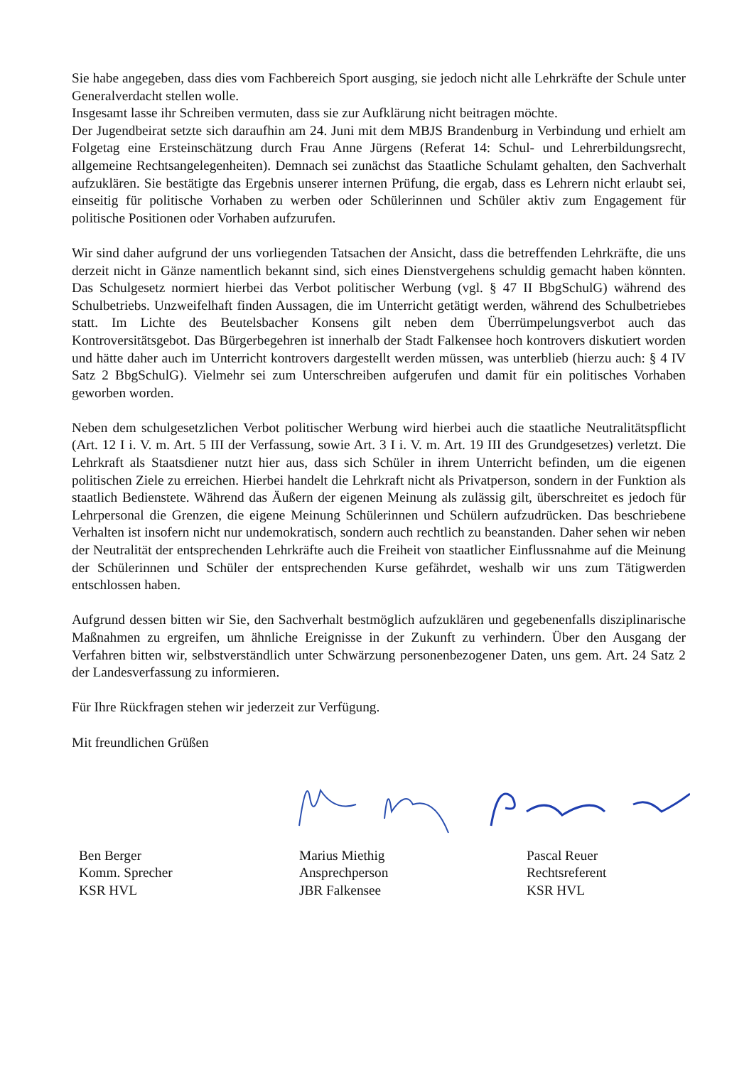Sie habe angegeben, dass dies vom Fachbereich Sport ausging, sie jedoch nicht alle Lehrkräfte der Schule unter Generalverdacht stellen wolle.
Insgesamt lasse ihr Schreiben vermuten, dass sie zur Aufklärung nicht beitragen möchte.
Der Jugendbeirat setzte sich daraufhin am 24. Juni mit dem MBJS Brandenburg in Verbindung und erhielt am Folgetag eine Ersteinschätzung durch Frau Anne Jürgens (Referat 14: Schul- und Lehrerbildungsrecht, allgemeine Rechtsangelegenheiten). Demnach sei zunächst das Staatliche Schulamt gehalten, den Sachverhalt aufzuklären. Sie bestätigte das Ergebnis unserer internen Prüfung, die ergab, dass es Lehrern nicht erlaubt sei, einseitig für politische Vorhaben zu werben oder Schülerinnen und Schüler aktiv zum Engagement für politische Positionen oder Vorhaben aufzurufen.
Wir sind daher aufgrund der uns vorliegenden Tatsachen der Ansicht, dass die betreffenden Lehrkräfte, die uns derzeit nicht in Gänze namentlich bekannt sind, sich eines Dienstvergehens schuldig gemacht haben könnten. Das Schulgesetz normiert hierbei das Verbot politischer Werbung (vgl. § 47 II BbgSchulG) während des Schulbetriebs. Unzweifelhaft finden Aussagen, die im Unterricht getätigt werden, während des Schulbetriebes statt. Im Lichte des Beutelsbacher Konsens gilt neben dem Überrümpelungsverbot auch das Kontroversitätsgebot. Das Bürgerbegehren ist innerhalb der Stadt Falkensee hoch kontrovers diskutiert worden und hätte daher auch im Unterricht kontrovers dargestellt werden müssen, was unterblieb (hierzu auch: § 4 IV Satz 2 BbgSchulG). Vielmehr sei zum Unterschreiben aufgerufen und damit für ein politisches Vorhaben geworben worden.
Neben dem schulgesetzlichen Verbot politischer Werbung wird hierbei auch die staatliche Neutralitätspflicht (Art. 12 I i. V. m. Art. 5 III der Verfassung, sowie Art. 3 I i. V. m. Art. 19 III des Grundgesetzes) verletzt. Die Lehrkraft als Staatsdiener nutzt hier aus, dass sich Schüler in ihrem Unterricht befinden, um die eigenen politischen Ziele zu erreichen. Hierbei handelt die Lehrkraft nicht als Privatperson, sondern in der Funktion als staatlich Bedienstete. Während das Äußern der eigenen Meinung als zulässig gilt, überschreitet es jedoch für Lehrpersonal die Grenzen, die eigene Meinung Schülerinnen und Schülern aufzudrücken. Das beschriebene Verhalten ist insofern nicht nur undemokratisch, sondern auch rechtlich zu beanstanden. Daher sehen wir neben der Neutralität der entsprechenden Lehrkräfte auch die Freiheit von staatlicher Einflussnahme auf die Meinung der Schülerinnen und Schüler der entsprechenden Kurse gefährdet, weshalb wir uns zum Tätigwerden entschlossen haben.
Aufgrund dessen bitten wir Sie, den Sachverhalt bestmöglich aufzuklären und gegebenenfalls disziplinarische Maßnahmen zu ergreifen, um ähnliche Ereignisse in der Zukunft zu verhindern. Über den Ausgang der Verfahren bitten wir, selbstverständlich unter Schwärzung personenbezogener Daten, uns gem. Art. 24 Satz 2 der Landesverfassung zu informieren.
Für Ihre Rückfragen stehen wir jederzeit zur Verfügung.
Mit freundlichen Grüßen
Ben Berger
Komm. Sprecher
KSR HVL
Marius Miethig
Ansprechperson
JBR Falkensee
Pascal Reuer
Rechtsreferent
KSR HVL